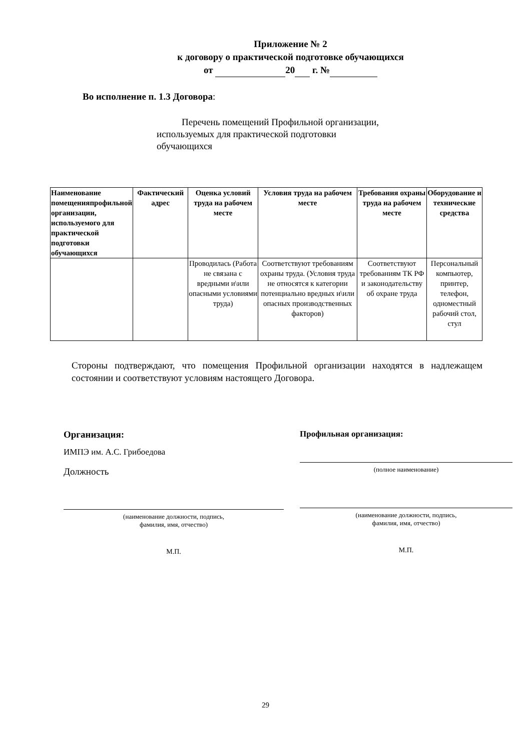Приложение № 2
к договору о практической подготовке обучающихся
от 20 г. №
Во исполнение п. 1.3 Договора:
Перечень помещений Профильной организации, используемых для практической подготовки обучающихся
| Наименование помещенияпрофильной организации, используемого для практической подготовки обучающихся | Фактический адрес | Оценка условий труда на рабочем месте | Условия труда на рабочем месте | Требования охраны труда на рабочем месте | Оборудование и технические средства |
| --- | --- | --- | --- | --- | --- |
| | | Проводилась (Работа не связана с вредными и\или опасными условиями труда) | Соответствуют требованиям охраны труда. (Условия труда не относятся к категории потенциально вредных и\или опасных производственных факторов) | Соответствуют требованиям ТК РФ и законодательству об охране труда | Персональный компьютер, принтер, телефон, одноместный рабочий стол, стул |
Стороны подтверждают, что помещения Профильной организации находятся в надлежащем состоянии и соответствуют условиям настоящего Договора.
Организация:
ИМПЭ им. А.С. Грибоедова
Должность
(наименование должности, подпись,
фамилия, имя, отчество)
М.П.
Профильная организация:
(полное наименование)
(наименование должности, подпись,
фамилия, имя, отчество)
М.П.
29